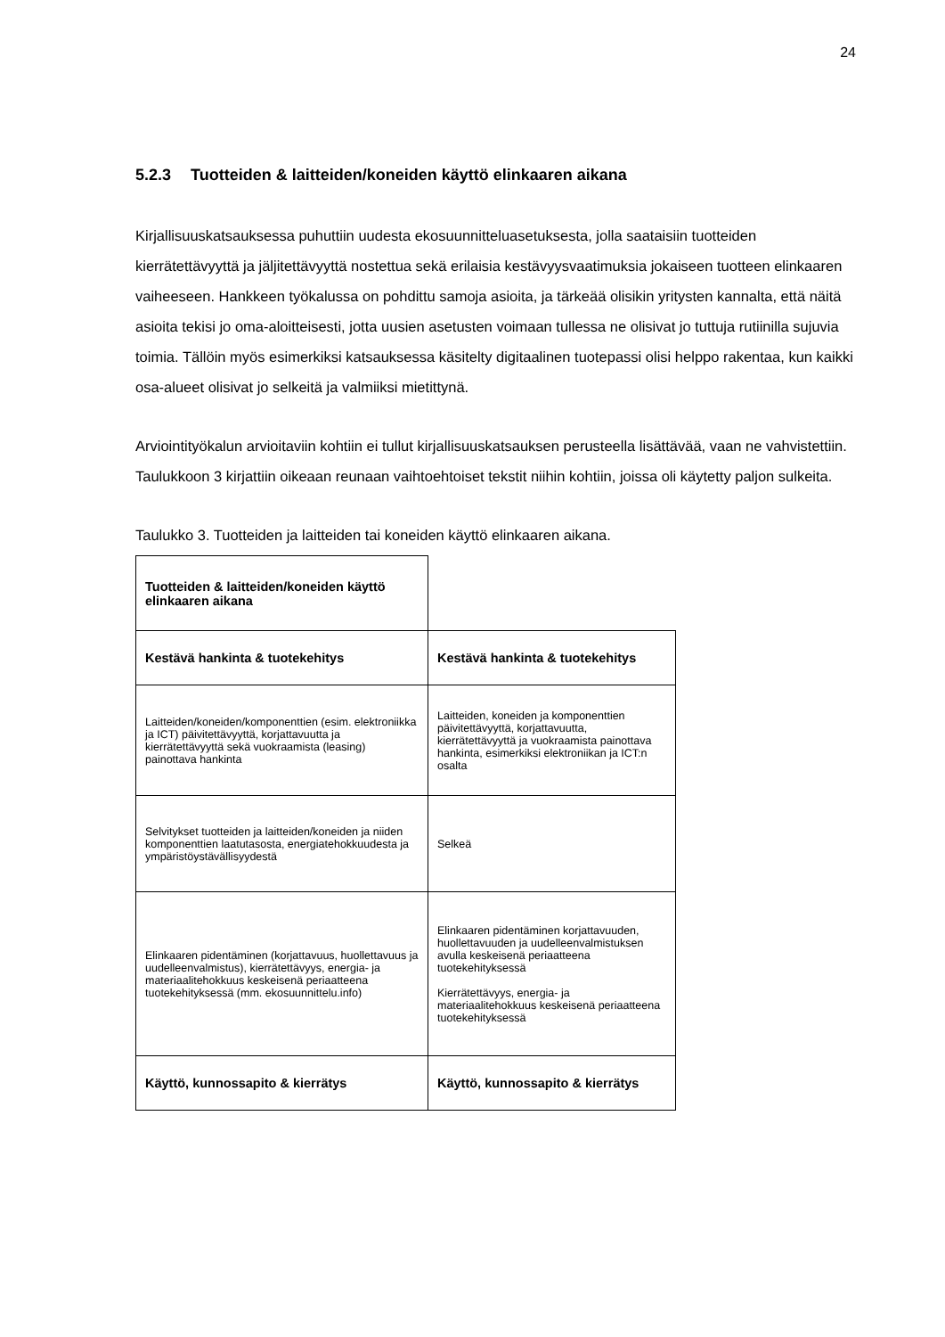24
5.2.3 Tuotteiden & laitteiden/koneiden käyttö elinkaaren aikana
Kirjallisuuskatsauksessa puhuttiin uudesta ekosuunnitteluasetuksesta, jolla saataisiin tuotteiden kierrätettävyyttä ja jäljitettävyyttä nostettua sekä erilaisia kestävyysvaatimuksia jokaiseen tuotteen elinkaaren vaiheeseen. Hankkeen työkalussa on pohdittu samoja asioita, ja tärkeää olisikin yritysten kannalta, että näitä asioita tekisi jo oma-aloitteisesti, jotta uusien asetusten voimaan tullessa ne olisivat jo tuttuja rutiinilla sujuvia toimia. Tällöin myös esimerkiksi katsauksessa käsitelty digitaalinen tuotepassi olisi helppo rakentaa, kun kaikki osa-alueet olisivat jo selkeitä ja valmiiksi mietittynä.
Arviointityökalun arvioitaviin kohtiin ei tullut kirjallisuuskatsauksen perusteella lisättävää, vaan ne vahvistettiin. Taulukkoon 3 kirjattiin oikeaan reunaan vaihtoehtoiset tekstit niihin kohtiin, joissa oli käytetty paljon sulkeita.
Taulukko 3. Tuotteiden ja laitteiden tai koneiden käyttö elinkaaren aikana.
| Tuotteiden & laitteiden/koneiden käyttö elinkaaren aikana | |
| Kestävä hankinta & tuotekehitys | Kestävä hankinta & tuotekehitys |
| Laitteiden/koneiden/komponenttien (esim. elektroniikka ja ICT) päivitettävyyttä, korjattavuutta ja kierrätettävyyttä sekä vuokraamista (leasing) painottava hankinta | Laitteiden, koneiden ja komponenttien päivitettävyyttä, korjattavuutta, kierrätettävyyttä ja vuokraamista painottava hankinta, esimerkiksi elektroniikan ja ICT:n osalta |
| Selvitykset tuotteiden ja laitteiden/koneiden ja niiden komponenttien laatutasosta, energiatehokkuudesta ja ympäristöystävällisyydestä | Selkeä |
| Elinkaaren pidentäminen (korjattavuus, huollettavuus ja uudelleenvalmistus), kierrätettävyys, energia- ja materiaalitehokkuus keskeisenä periaatteena tuotekehityksessä (mm. ekosuunnittelu.info) | Elinkaaren pidentäminen korjattavuuden, huollettavuuden ja uudelleenvalmistuksen avulla keskeisenä periaatteena tuotekehityksessä Kierrätettävyys, energia- ja materiaalitehokkuus keskeisenä periaatteena tuotekehityksessä |
| Käyttö, kunnossapito & kierrätys | Käyttö, kunnossapito & kierrätys |